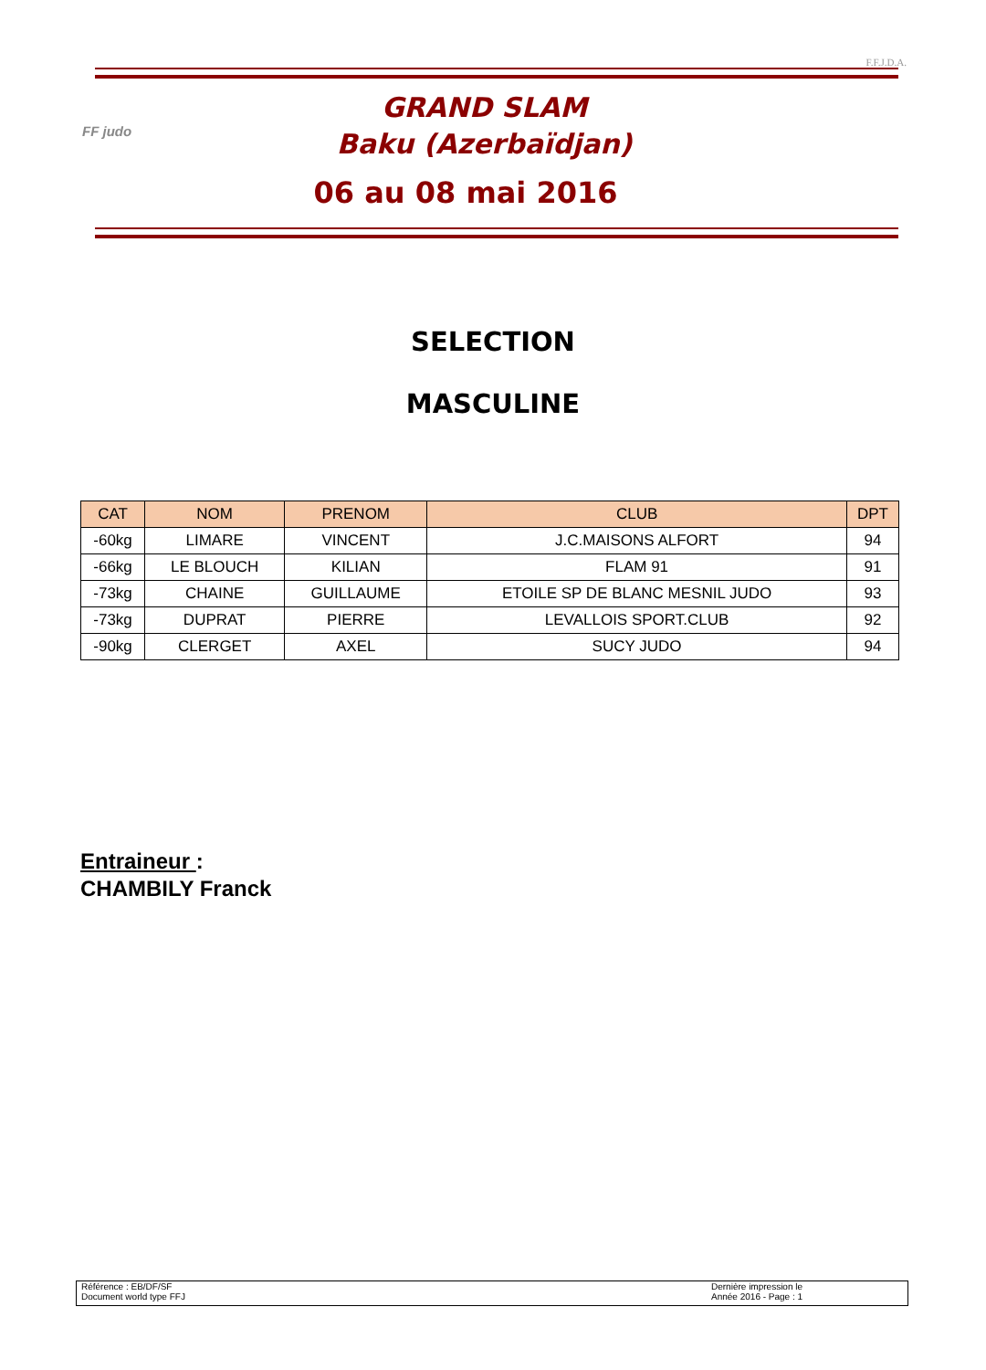F.F.J.D.A.
FF judo
GRAND SLAM
Baku (Azerbaïdjan)
06 au 08 mai 2016
SELECTION
MASCULINE
| CAT | NOM | PRENOM | CLUB | DPT |
| --- | --- | --- | --- | --- |
| -60kg | LIMARE | VINCENT | J.C.MAISONS ALFORT | 94 |
| -66kg | LE BLOUCH | KILIAN | FLAM 91 | 91 |
| -73kg | CHAINE | GUILLAUME | ETOILE SP DE BLANC MESNIL JUDO | 93 |
| -73kg | DUPRAT | PIERRE | LEVALLOIS SPORT.CLUB | 92 |
| -90kg | CLERGET | AXEL | SUCY JUDO | 94 |
Entraineur :
CHAMBILY Franck
Référence : EB/DF/SF
Document world type FFJ
Dernière impression le
Année 2016 - Page : 1